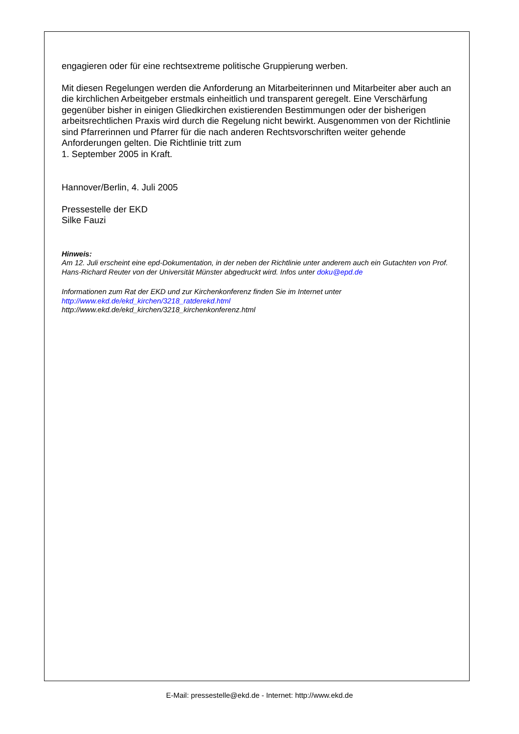engagieren oder für eine rechtsextreme politische Gruppierung werben.
Mit diesen Regelungen werden die Anforderung an Mitarbeiterinnen und Mitarbeiter aber auch an die kirchlichen Arbeitgeber erstmals einheitlich und transparent geregelt. Eine Verschärfung gegenüber bisher in einigen Gliedkirchen existierenden Bestimmungen oder der bisherigen arbeitsrechtlichen Praxis wird durch die Regelung nicht bewirkt. Ausgenommen von der Richtlinie sind Pfarrerinnen und Pfarrer für die nach anderen Rechtsvorschriften weiter gehende Anforderungen gelten. Die Richtlinie tritt zum
1. September 2005 in Kraft.
Hannover/Berlin, 4. Juli 2005
Pressestelle der EKD
Silke Fauzi
Hinweis:
Am 12. Juli erscheint eine epd-Dokumentation, in der neben der Richtlinie unter anderem auch ein Gutachten von Prof. Hans-Richard Reuter von der Universität Münster abgedruckt wird. Infos unter doku@epd.de
Informationen zum Rat der EKD und zur Kirchenkonferenz finden Sie im Internet unter
http://www.ekd.de/ekd_kirchen/3218_ratderekd.html
http://www.ekd.de/ekd_kirchen/3218_kirchenkonferenz.html
E-Mail: pressestelle@ekd.de - Internet: http://www.ekd.de